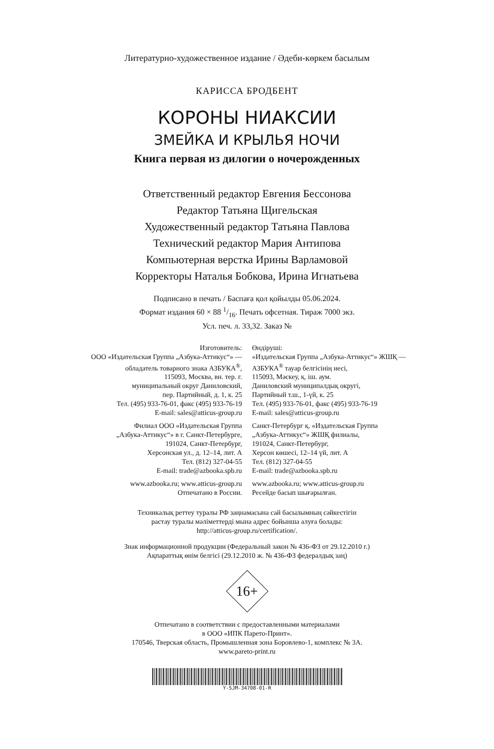Литературно-художественное издание / Әдеби-көркем басылым
КАРИССА БРОДБЕНТ
КОРОНЫ НИАКСИИ
ЗМЕЙКА И КРЫЛЬЯ НОЧИ
Книга первая из дилогии о ночерожденных
Ответственный редактор Евгения Бессонова
Редактор Татьяна Щигельская
Художественный редактор Татьяна Павлова
Технический редактор Мария Антипова
Компьютерная верстка Ирины Варламовой
Корректоры Наталья Бобкова, Ирина Игнатьева
Подписано в печать / Баспаға қол қойылды 05.06.2024.
Формат издания 60 × 88 1/16. Печать офсетная. Тираж 7000 экз.
Усл. печ. л. 33,32. Заказ №
Изготовитель:
ООО «Издательская Группа „Азбука-Аттикус“» —
обладатель товарного знака АЗБУКА<sup>®</sup>,
115093, Москва, вн. тер. г.
муниципальный округ Даниловский,
пер. Партийный, д. 1, к. 25
Тел. (495) 933-76-01, факс (495) 933-76-19
E-mail: sales@atticus-group.ru
Филиал ООО «Издательская Группа
„Азбука-Аттикус“» в г. Санкт-Петербурге,
191024, Санкт-Петербург,
Херсонская ул., д. 12–14, лит. А
Тел. (812) 327-04-55
E-mail: trade@azbooka.spb.ru
www.azbooka.ru; www.atticus-group.ru
Отпечатано в России.
Өндіруші:
«Издательская Группа „Азбука-Аттикус“» ЖШҚ —
АЗБУКА<sup>®</sup> тауар белгісінің иесі,
115093, Мәскеу, қ. іш. аум.
Даниловский муниципалдық округі,
Партийный т.ш., 1-үй, к. 25
Тел. (495) 933-76-01, факс (495) 933-76-19
E-mail: sales@atticus-group.ru
Санкт-Петербург қ. «Издательская Группа
„Азбука-Аттикус“» ЖШҚ филиалы,
191024, Санкт-Петербург,
Херсон көшесі, 12–14 үй, лит. А
Тел. (812) 327-04-55
E-mail: trade@azbooka.spb.ru
www.azbooka.ru; www.atticus-group.ru
Ресейде басып шығарылған.
Техникалық реттеу туралы РФ заңнамасына сай басылымның сәйкестігін
растау туралы мәліметтерді мына адрес бойынша алуға болады:
http://atticus-group.ru/certification/.
Знак информационной продукции (Федеральный закон № 436-ФЗ от 29.12.2010 г.)
Ақпараттық өнім белгісі (29.12.2010 ж. № 436-ФЗ федералдық заң)
16+
Отпечатано в соответствии с предоставленными материалами
в ООО «ИПК Парето-Принт».
170546, Тверская область, Промышленная зона Боровлево-1, комплекс № 3А.
www.pareto-print.ru
Y-SJM-34708-01-R